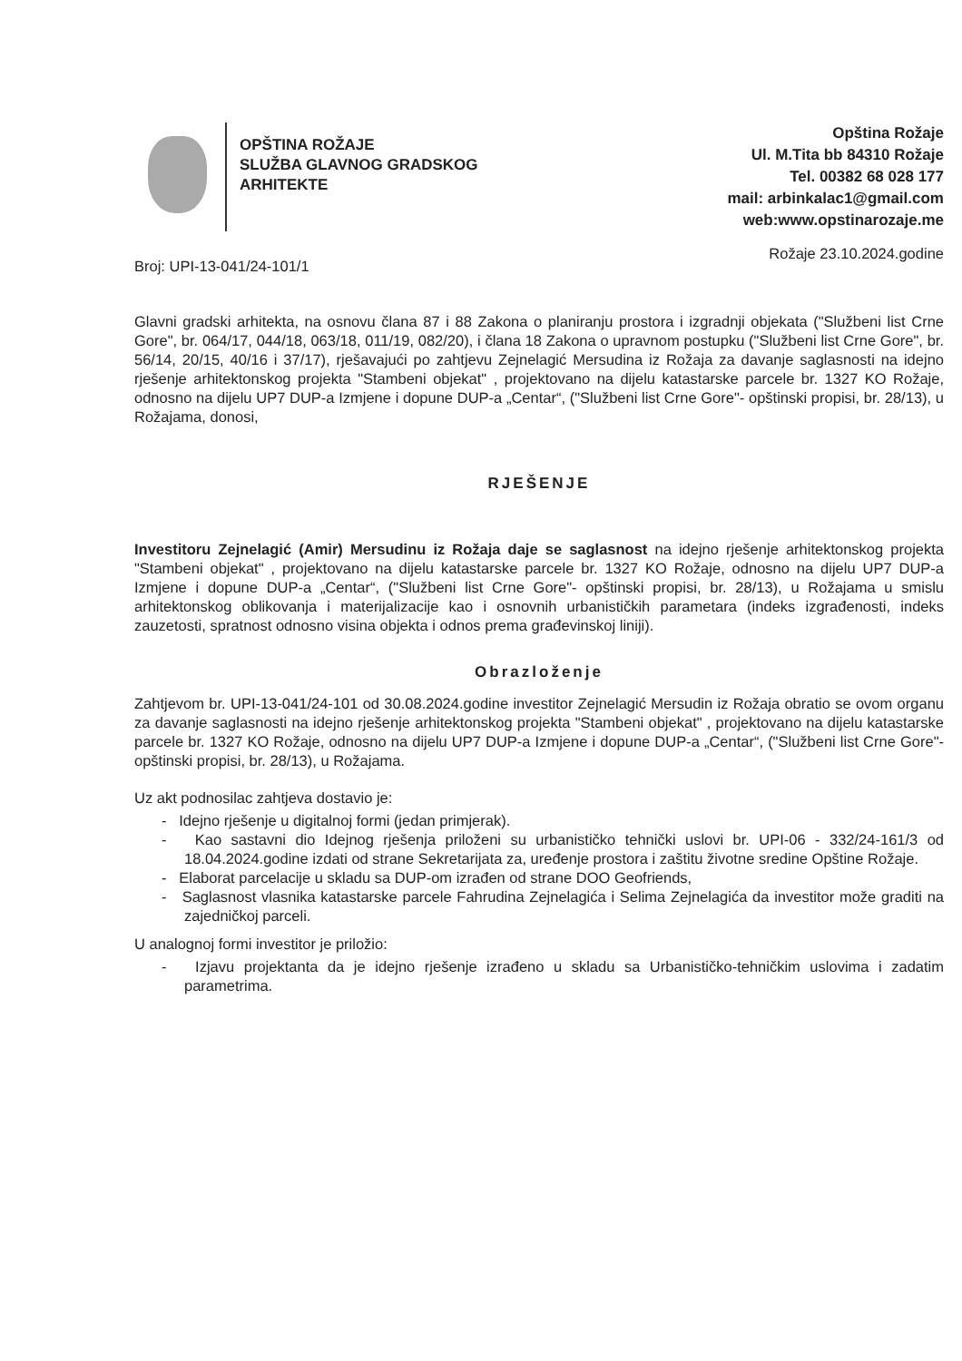OPŠTINA ROŽAJE
SLUŽBA GLAVNOG GRADSKOG
ARHITEKTE
Opština Rožaje
Ul. M.Tita bb 84310 Rožaje
Tel. 00382 68 028 177
mail: arbinkalac1@gmail.com
web:www.opstinarozaje.me
Broj: UPI-13-041/24-101/1 Rožaje 23.10.2024.godine
Glavni gradski arhitekta, na osnovu člana 87 i 88 Zakona o planiranju prostora i izgradnji objekata ("Službeni list Crne Gore", br. 064/17, 044/18, 063/18, 011/19, 082/20), i člana 18 Zakona o upravnom postupku ("Službeni list Crne Gore", br. 56/14, 20/15, 40/16 i 37/17), rješavajući po zahtjevu Zejnelagić Mersudina iz Rožaja za davanje saglasnosti na idejno rješenje arhitektonskog projekta "Stambeni objekat" , projektovano na dijelu katastarske parcele br. 1327 KO Rožaje, odnosno na dijelu UP7 DUP-a Izmjene i dopune DUP-a „Centar“, ("Službeni list Crne Gore"- opštinski propisi, br. 28/13), u Rožajama, donosi,
RJEŠENJE
Investitoru Zejnelagić (Amir) Mersudinu iz Rožaja daje se saglasnost na idejno rješenje arhitektonskog projekta "Stambeni objekat" , projektovano na dijelu katastarske parcele br. 1327 KO Rožaje, odnosno na dijelu UP7 DUP-a Izmjene i dopune DUP-a „Centar“, ("Službeni list Crne Gore"- opštinski propisi, br. 28/13), u Rožajama u smislu arhitektonskog oblikovanja i materijalizacije kao i osnovnih urbanističkih parametara (indeks izgrađenosti, indeks zauzetosti, spratnost odnosno visina objekta i odnos prema građevinskoj liniji).
Obrazloženje
Zahtjevom br. UPI-13-041/24-101 od 30.08.2024.godine investitor Zejnelagić Mersudin iz Rožaja obratio se ovom organu za davanje saglasnosti na idejno rješenje arhitektonskog projekta "Stambeni objekat" , projektovano na dijelu katastarske parcele br. 1327 KO Rožaje, odnosno na dijelu UP7 DUP-a Izmjene i dopune DUP-a „Centar“, ("Službeni list Crne Gore"- opštinski propisi, br. 28/13), u Rožajama.
Uz akt podnosilac zahtjeva dostavio je:
- Idejno rješenje u digitalnoj formi (jedan primjerak).
- Kao sastavni dio Idejnog rješenja priloženi su urbanističko tehnički uslovi br. UPI-06 - 332/24-161/3 od 18.04.2024.godine izdati od strane Sekretarijata za, uređenje prostora i zaštitu životne sredine Opštine Rožaje.
- Elaborat parcelacije u skladu sa DUP-om izrađen od strane DOO Geofriends,
- Saglasnost vlasnika katastarske parcele Fahrudina Zejnelagića i Selima Zejnelagića da investitor može graditi na zajedničkoj parceli.
U analognoj formi investitor je priložio:
- Izjavu projektanta da je idejno rješenje izrađeno u skladu sa Urbanističko-tehničkim uslovima i zadatim parametrima.